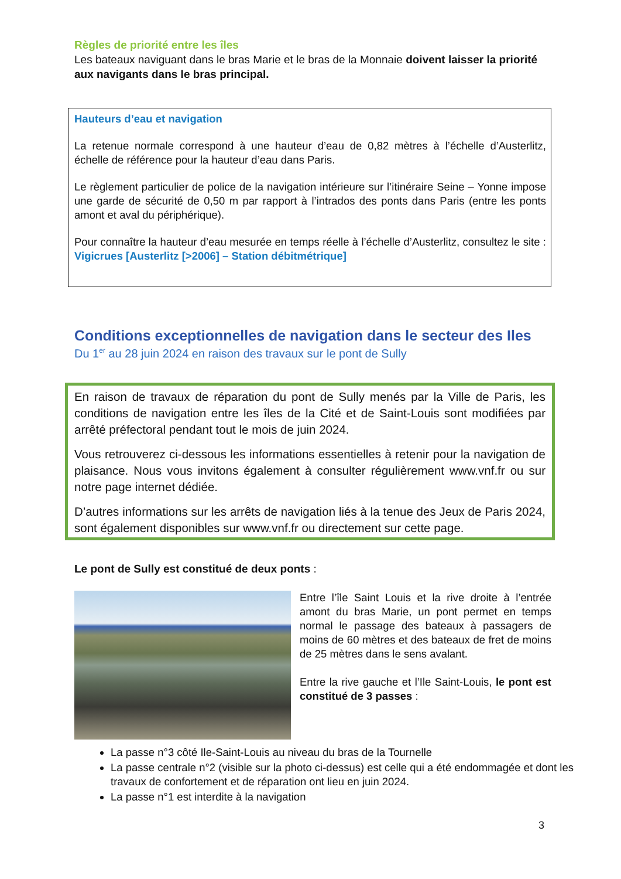Règles de priorité entre les îles
Les bateaux naviguant dans le bras Marie et le bras de la Monnaie doivent laisser la priorité aux navigants dans le bras principal.
Hauteurs d’eau et navigation
La retenue normale correspond à une hauteur d’eau de 0,82 mètres à l’échelle d’Austerlitz, échelle de référence pour la hauteur d’eau dans Paris.
Le règlement particulier de police de la navigation intérieure sur l’itinéraire Seine – Yonne impose une garde de sécurité de 0,50 m par rapport à l’intrados des ponts dans Paris (entre les ponts amont et aval du périphérique).
Pour connaître la hauteur d’eau mesurée en temps réelle à l’échelle d’Austerlitz, consultez le site : Vigicrues [Austerlitz [>2006] – Station débitmétrique]
Conditions exceptionnelles de navigation dans le secteur des Iles
Du 1<sup>er</sup> au 28 juin 2024 en raison des travaux sur le pont de Sully
En raison de travaux de réparation du pont de Sully menés par la Ville de Paris, les conditions de navigation entre les îles de la Cité et de Saint-Louis sont modifiées par arrêté préfectoral pendant tout le mois de juin 2024.
Vous retrouverez ci-dessous les informations essentielles à retenir pour la navigation de plaisance. Nous vous invitons également à consulter régulièrement www.vnf.fr ou sur notre page internet dédiée.
D’autres informations sur les arrêts de navigation liés à la tenue des Jeux de Paris 2024, sont également disponibles sur www.vnf.fr ou directement sur cette page.
Le pont de Sully est constitué de deux ponts :
Entre l’île Saint Louis et la rive droite à l’entrée amont du bras Marie, un pont permet en temps normal le passage des bateaux à passagers de moins de 60 mètres et des bateaux de fret de moins de 25 mètres dans le sens avalant.
Entre la rive gauche et l’Ile Saint-Louis, le pont est constitué de 3 passes :
La passe n°3 côté Ile-Saint-Louis au niveau du bras de la Tournelle
La passe centrale n°2 (visible sur la photo ci-dessus) est celle qui a été endommagée et dont les travaux de confortement et de réparation ont lieu en juin 2024.
La passe n°1 est interdite à la navigation
3